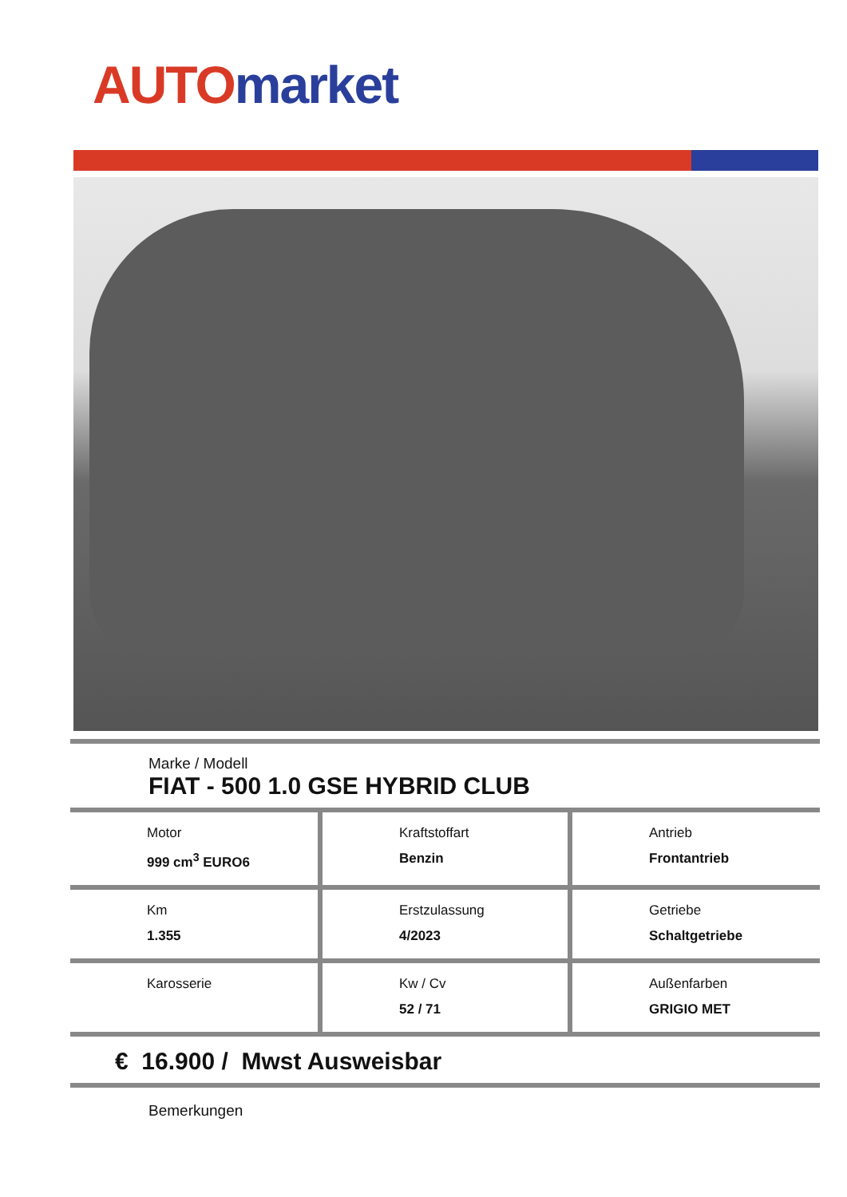AUTO market
Marke / Modell
FIAT - 500 1.0 GSE HYBRID CLUB
| Motor 999 cm<sup>3</sup> EURO6 | Kraftstoffart Benzin | Antrieb Frontantrieb |
| Km 1.355 | Erstzulassung 4/2023 | Getriebe Schaltgetriebe |
| Karosserie | Kw / Cv 52 / 71 | Außenfarben GRIGIO MET |
€ 16.900 / Mwst Ausweisbar
Bemerkungen